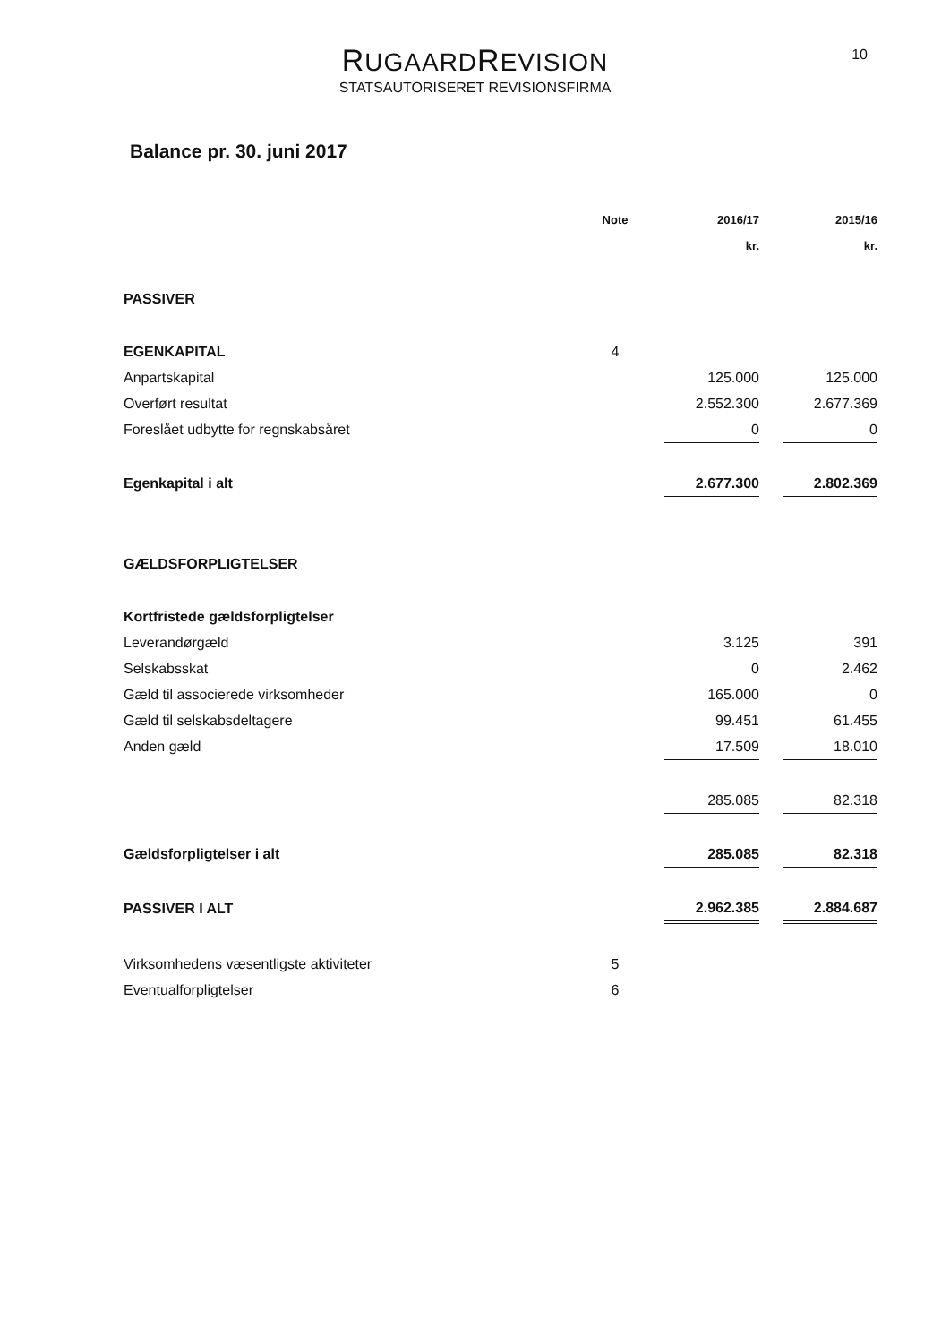RUGAARDREVISION
STATSAUTORISERET REVISIONSFIRMA
10
Balance pr. 30. juni 2017
| | Note | 2016/17 | | 2015/16 |
| --- | --- | --- | --- | --- |
| | | kr. | | kr. |
| PASSIVER | | | | |
| EGENKAPITAL | 4 | | | |
| Anpartskapital | | 125.000 | | 125.000 |
| Overført resultat | | 2.552.300 | | 2.677.369 |
| Foreslået udbytte for regnskabsåret | | 0 | | 0 |
| Egenkapital i alt | | 2.677.300 | | 2.802.369 |
| GÆLDSFORPLIGTELSER | | | | |
| Kortfristede gældsforpligtelser | | | | |
| Leverandørgæld | | 3.125 | | 391 |
| Selskabsskat | | 0 | | 2.462 |
| Gæld til associerede virksomheder | | 165.000 | | 0 |
| Gæld til selskabsdeltagere | | 99.451 | | 61.455 |
| Anden gæld | | 17.509 | | 18.010 |
| | | 285.085 | | 82.318 |
| Gældsforpligtelser i alt | | 285.085 | | 82.318 |
| PASSIVER I ALT | | 2.962.385 | | 2.884.687 |
| Virksomhedens væsentligste aktiviteter | 5 | | | |
| Eventualforpligtelser | 6 | | | |